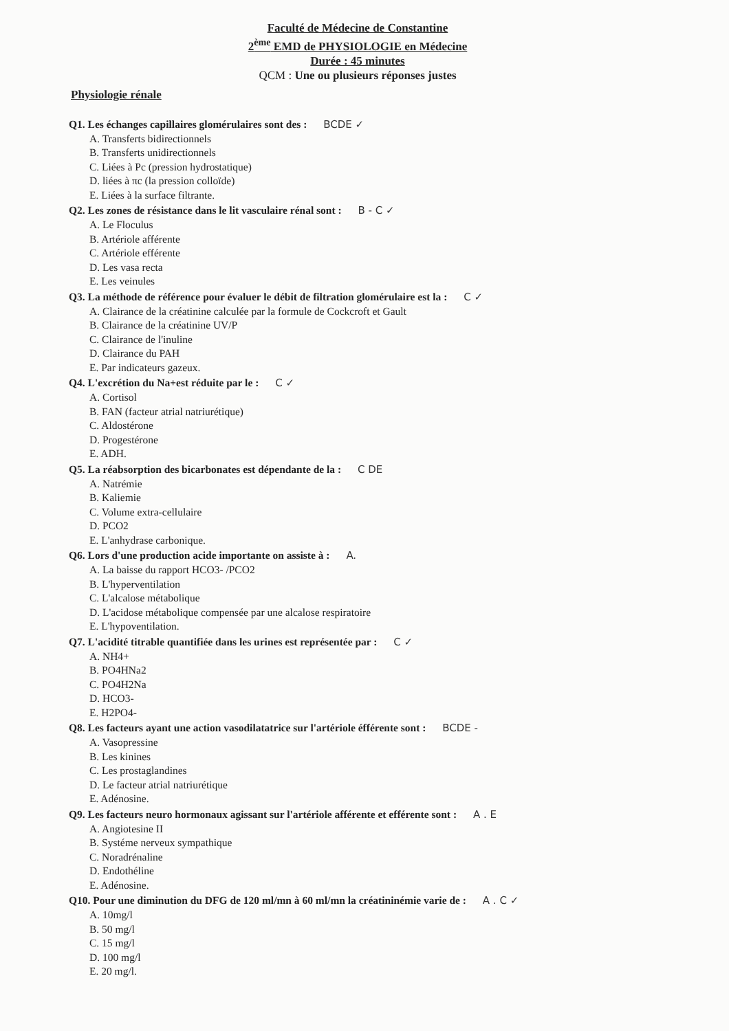Faculté de Médecine de Constantine
2<sup>ème</sup> EMD de PHYSIOLOGIE en Médecine
Durée : 45 minutes
QCM : Une ou plusieurs réponses justes
Physiologie rénale
Q1. Les échanges capillaires glomérulaires sont des : BCDE ✓
A. Transferts bidirectionnels
B. Transferts unidirectionnels
C. Liées à Pc (pression hydrostatique)
D. liées à πc (la pression colloïde)
E. Liées à la surface filtrante.
Q2. Les zones de résistance dans le lit vasculaire rénal sont : B - C ✓
A. Le Floculus
B. Artériole afférente
C. Artériole efférente
D. Les vasa recta
E. Les veinules
Q3. La méthode de référence pour évaluer le débit de filtration glomérulaire est la : C ✓
A. Clairance de la créatinine calculée par la formule de Cockcroft et Gault
B. Clairance de la créatinine UV/P
C. Clairance de l'inuline
D. Clairance du PAH
E. Par indicateurs gazeux.
Q4. L'excrétion du Na+est réduite par le : C ✓
A. Cortisol
B. FAN (facteur atrial natriurétique)
C. Aldostérone
D. Progestérone
E. ADH.
Q5. La réabsorption des bicarbonates est dépendante de la : C DE
A. Natrémie
B. Kaliemie
C. Volume extra-cellulaire
D. PCO2
E. L'anhydrase carbonique.
Q6. Lors d'une production acide importante on assiste à : A.
A. La baisse du rapport HCO3- /PCO2
B. L'hyperventilation
C. L'alcalose métabolique
D. L'acidose métabolique compensée par une alcalose respiratoire
E. L'hypoventilation.
Q7. L'acidité titrable quantifiée dans les urines est représentée par : C ✓
A. NH4+
B. PO4HNa2
C. PO4H2Na
D. HCO3-
E. H2PO4-
Q8. Les facteurs ayant une action vasodilatatrice sur l'artériole éfférente sont : BCDE -
A. Vasopressine
B. Les kinines
C. Les prostaglandines
D. Le facteur atrial natriurétique
E. Adénosine.
Q9. Les facteurs neuro hormonaux agissant sur l'artériole afférente et efférente sont : A . E
A. Angiotesine II
B. Systéme nerveux sympathique
C. Noradrénaline
D. Endothéline
E. Adénosine.
Q10. Pour une diminution du DFG de 120 ml/mn à 60 ml/mn la créatininémie varie de : A . C ✓
A. 10mg/l
B. 50 mg/l
C. 15 mg/l
D. 100 mg/l
E. 20 mg/l.